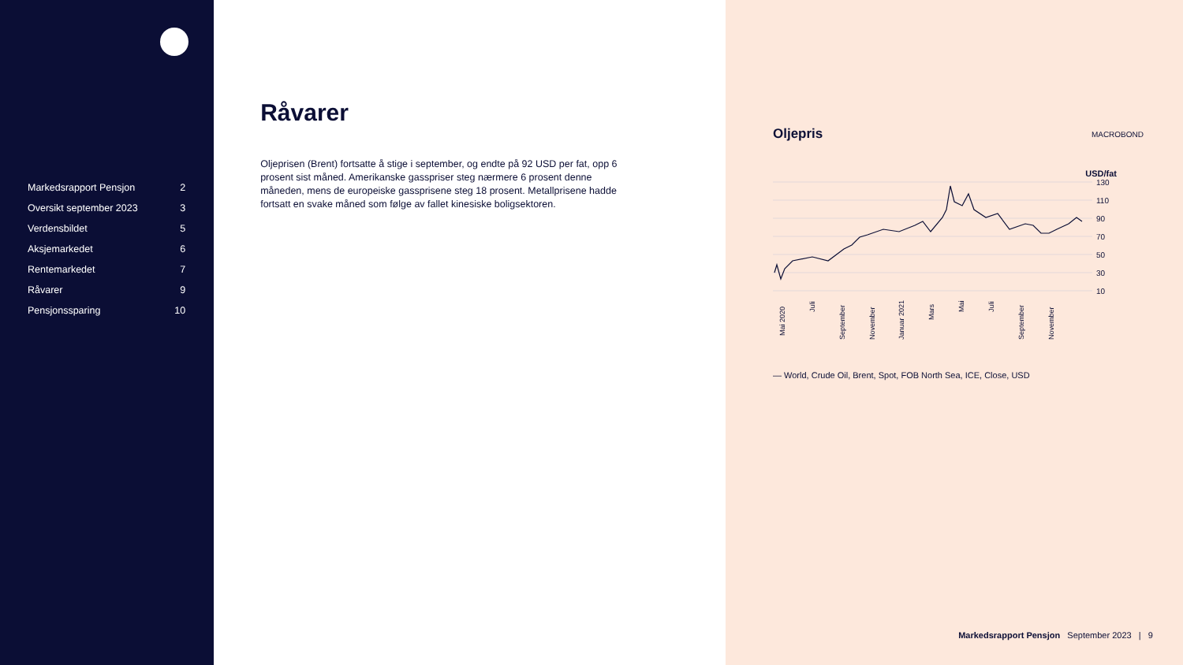Markedsrapport Pensjon 2
Oversikt september 2023 3
Verdensbildet 5
Aksjemarkedet 6
Rentemarkedet 7
Råvarer 9
Pensjonssparing 10
Råvarer
Oljeprisen (Brent) fortsatte å stige i september, og endte på 92 USD per fat, opp 6 prosent sist måned. Amerikanske gasspriser steg nærmere 6 prosent denne måneden, mens de europeiske gassprisene steg 18 prosent. Metallprisene hadde fortsatt en svake måned som følge av fallet kinesiske boligsektoren.
Oljepris
MACROBOND
USD/fat
130
110
90
70
50
30
10
Mai 2020
Juli
September
November
Januar 2021
Mars
Mai
Juli
September
November
— World, Crude Oil, Brent, Spot, FOB North Sea, ICE, Close, USD
Markedsrapport Pensjon September 2023 | 9